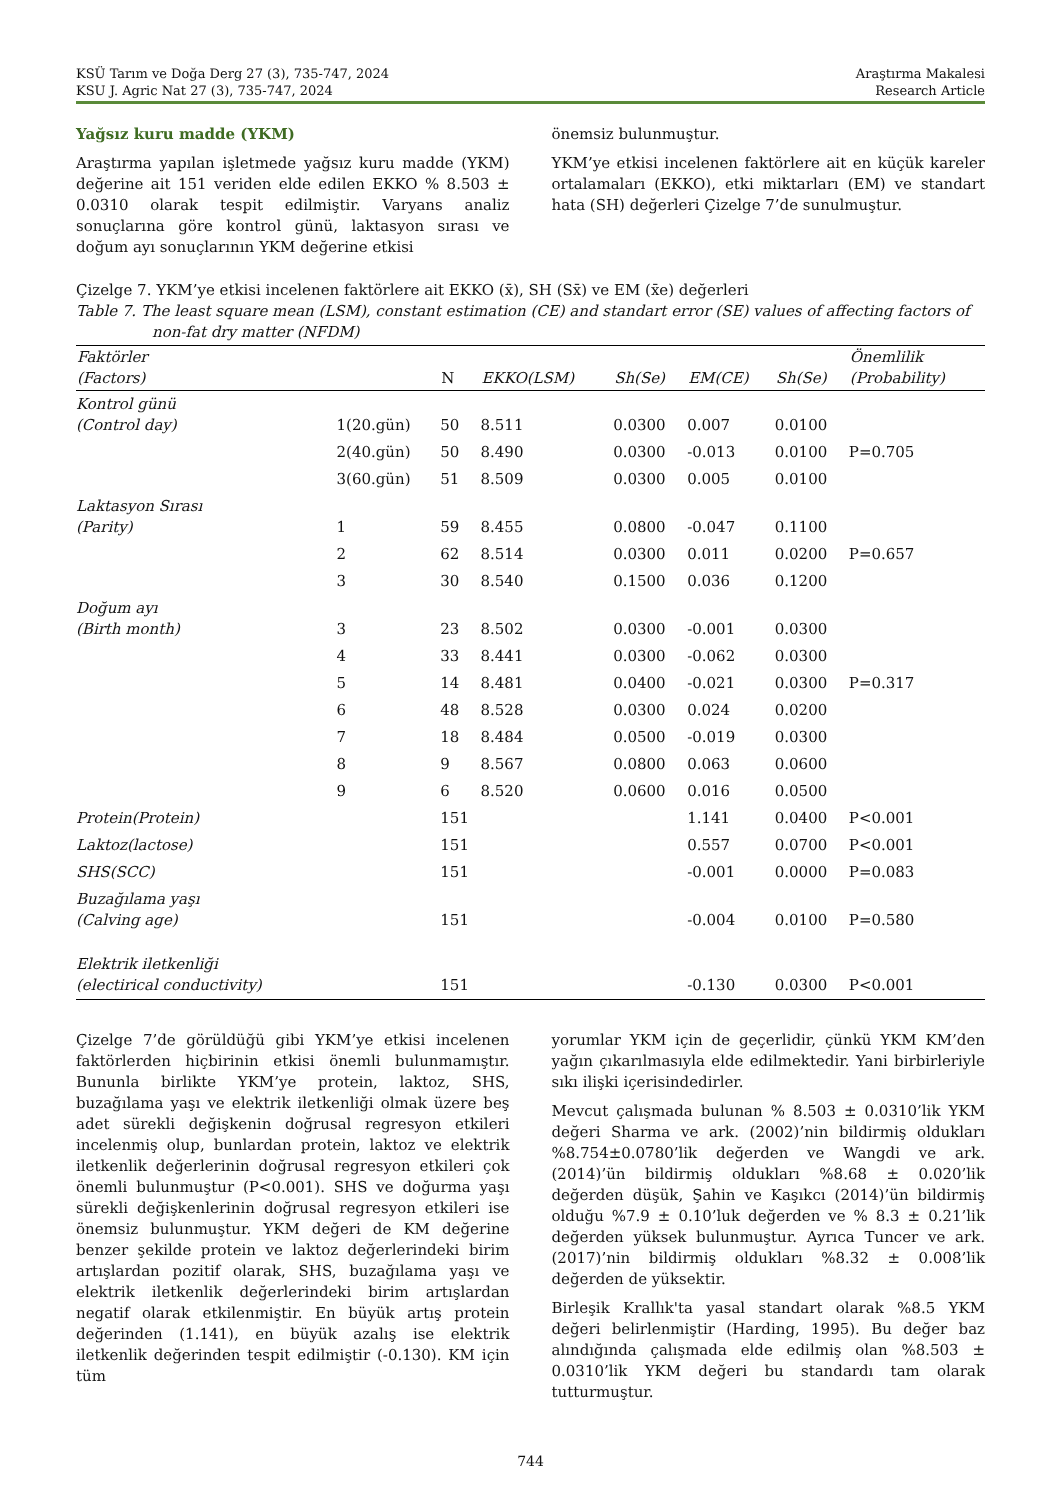KSÜ Tarım ve Doğa Derg 27 (3), 735-747, 2024
KSU J. Agric Nat 27 (3), 735-747, 2024
Araştırma Makalesi
Research Article
Yağsız kuru madde (YKM)
Araştırma yapılan işletmede yağsız kuru madde (YKM) değerine ait 151 veriden elde edilen EKKO % 8.503 ± 0.0310 olarak tespit edilmiştir. Varyans analiz sonuçlarına göre kontrol günü, laktasyon sırası ve doğum ayı sonuçlarının YKM değerine etkisi
önemsiz bulunmuştur.
YKM’ye etkisi incelenen faktörlere ait en küçük kareler ortalamaları (EKKO), etki miktarları (EM) ve standart hata (SH) değerleri Çizelge 7’de sunulmuştur.
Çizelge 7. YKM’ye etkisi incelenen faktörlere ait EKKO (x̄), SH (Sx̄) ve EM (x̄e) değerleri
Table 7. The least square mean (LSM), constant estimation (CE) and standart error (SE) values of affecting factors of non-fat dry matter (NFDM)
| Faktörler (Factors) | | N | EKKO(LSM) | Sh(Se) | EM(CE) | Sh(Se) | Önemlilik (Probability) |
| --- | --- | --- | --- | --- | --- | --- | --- |
| Kontrol günü (Control day) | 1(20.gün) | 50 | 8.511 | 0.0300 | 0.007 | 0.0100 | |
| | 2(40.gün) | 50 | 8.490 | 0.0300 | -0.013 | 0.0100 | P=0.705 |
| | 3(60.gün) | 51 | 8.509 | 0.0300 | 0.005 | 0.0100 | |
| Laktasyon Sırası (Parity) | 1 | 59 | 8.455 | 0.0800 | -0.047 | 0.1100 | |
| | 2 | 62 | 8.514 | 0.0300 | 0.011 | 0.0200 | P=0.657 |
| | 3 | 30 | 8.540 | 0.1500 | 0.036 | 0.1200 | |
| Doğum ayı (Birth month) | 3 | 23 | 8.502 | 0.0300 | -0.001 | 0.0300 | |
| | 4 | 33 | 8.441 | 0.0300 | -0.062 | 0.0300 | |
| | 5 | 14 | 8.481 | 0.0400 | -0.021 | 0.0300 | P=0.317 |
| | 6 | 48 | 8.528 | 0.0300 | 0.024 | 0.0200 | |
| | 7 | 18 | 8.484 | 0.0500 | -0.019 | 0.0300 | |
| | 8 | 9 | 8.567 | 0.0800 | 0.063 | 0.0600 | |
| | 9 | 6 | 8.520 | 0.0600 | 0.016 | 0.0500 | |
| Protein(Protein) | | 151 | | | 1.141 | 0.0400 | P<0.001 |
| Laktoz(lactose) | | 151 | | | 0.557 | 0.0700 | P<0.001 |
| SHS(SCC) | | 151 | | | -0.001 | 0.0000 | P=0.083 |
| Buzağılama yaşı (Calving age) | | 151 | | | -0.004 | 0.0100 | P=0.580 |
| Elektrik iletkenliği (electirical conductivity) | | 151 | | | -0.130 | 0.0300 | P<0.001 |
Çizelge 7’de görüldüğü gibi YKM’ye etkisi incelenen faktörlerden hiçbirinin etkisi önemli bulunmamıştır. Bununla birlikte YKM’ye protein, laktoz, SHS, buzağılama yaşı ve elektrik iletkenliği olmak üzere beş adet sürekli değişkenin doğrusal regresyon etkileri incelenmiş olup, bunlardan protein, laktoz ve elektrik iletkenlik değerlerinin doğrusal regresyon etkileri çok önemli bulunmuştur (P<0.001). SHS ve doğurma yaşı sürekli değişkenlerinin doğrusal regresyon etkileri ise önemsiz bulunmuştur. YKM değeri de KM değerine benzer şekilde protein ve laktoz değerlerindeki birim artışlardan pozitif olarak, SHS, buzağılama yaşı ve elektrik iletkenlik değerlerindeki birim artışlardan negatif olarak etkilenmiştir. En büyük artış protein değerinden (1.141), en büyük azalış ise elektrik iletkenlik değerinden tespit edilmiştir (-0.130). KM için tüm
yorumlar YKM için de geçerlidir, çünkü YKM KM’den yağın çıkarılmasıyla elde edilmektedir. Yani birbirleriyle sıkı ilişki içerisindedirler.
Mevcut çalışmada bulunan % 8.503 ± 0.0310’lik YKM değeri Sharma ve ark. (2002)’nin bildirmiş oldukları %8.754±0.0780’lik değerden ve Wangdi ve ark. (2014)’ün bildirmiş oldukları %8.68 ± 0.020’lik değerden düşük, Şahin ve Kaşıkcı (2014)’ün bildirmiş olduğu %7.9 ± 0.10’luk değerden ve % 8.3 ± 0.21’lik değerden yüksek bulunmuştur. Ayrıca Tuncer ve ark. (2017)’nin bildirmiş oldukları %8.32 ± 0.008’lik değerden de yüksektir.
Birleşik Krallık'ta yasal standart olarak %8.5 YKM değeri belirlenmiştir (Harding, 1995). Bu değer baz alındığında çalışmada elde edilmiş olan %8.503 ± 0.0310’lik YKM değeri bu standardı tam olarak tutturmuştur.
744